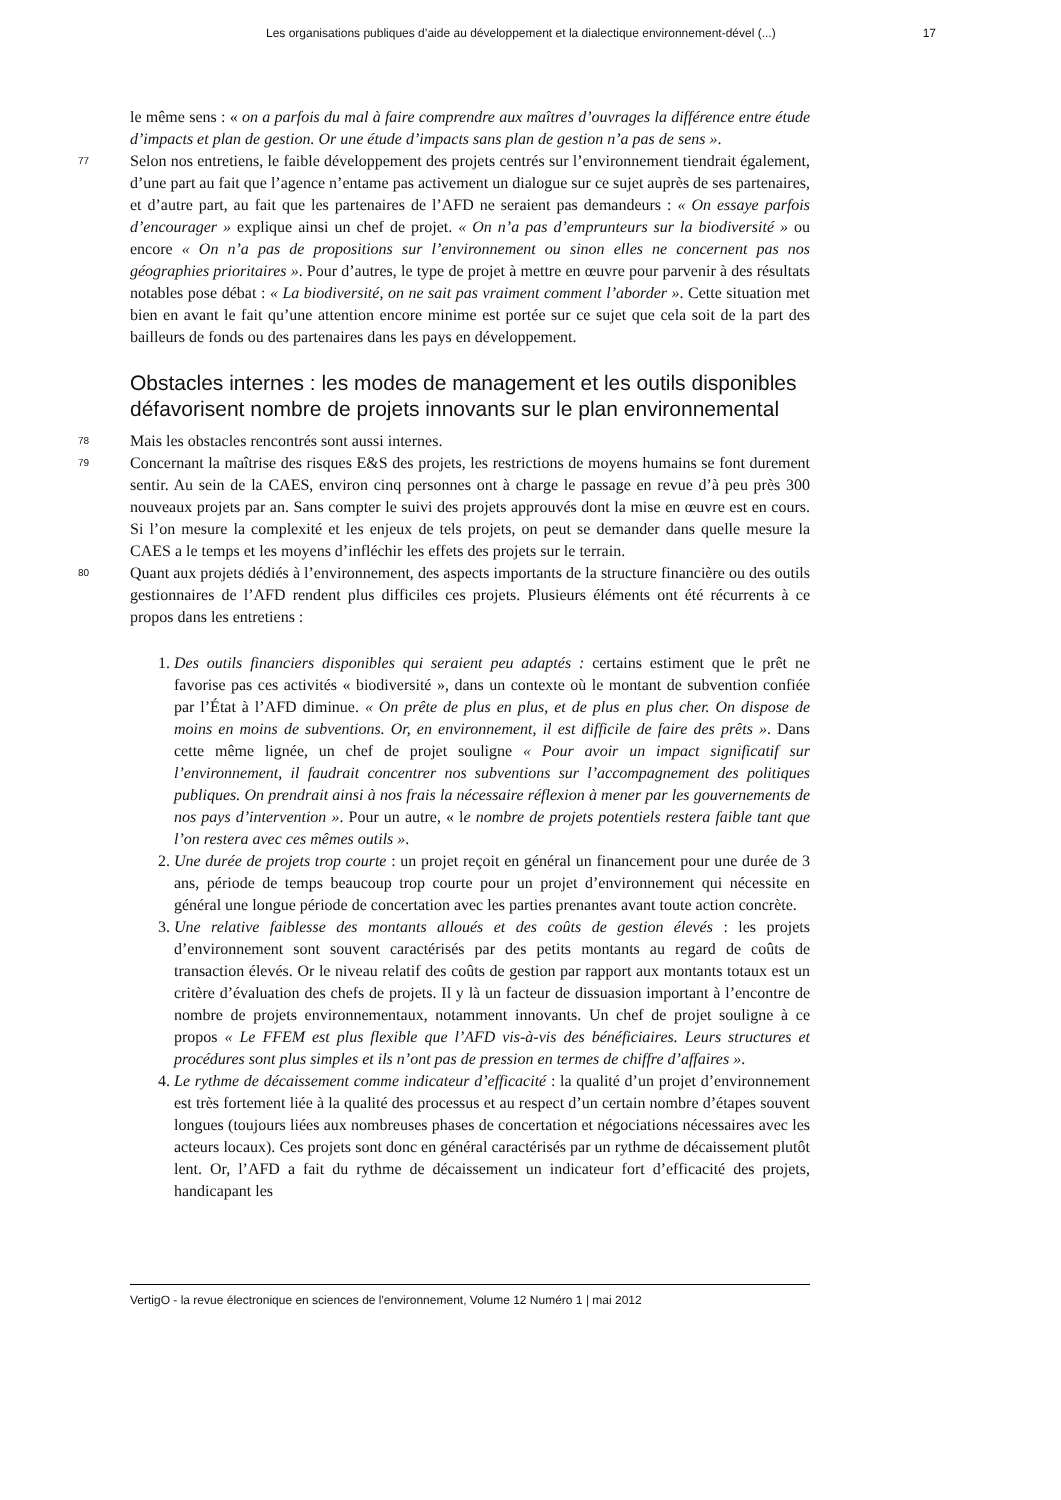Les organisations publiques d’aide au développement et la dialectique environnement-dével (...) 17
le même sens : « on a parfois du mal à faire comprendre aux maîtres d’ouvrages la différence entre étude d’impacts et plan de gestion. Or une étude d’impacts sans plan de gestion n’a pas de sens ».
77
Selon nos entretiens, le faible développement des projets centrés sur l’environnement tiendrait également, d’une part au fait que l’agence n’entame pas activement un dialogue sur ce sujet auprès de ses partenaires, et d’autre part, au fait que les partenaires de l’AFD ne seraient pas demandeurs : « On essaye parfois d’encourager » explique ainsi un chef de projet. « On n’a pas d’emprunteurs sur la biodiversité » ou encore « On n’a pas de propositions sur l’environnement ou sinon elles ne concernent pas nos géographies prioritaires ». Pour d’autres, le type de projet à mettre en œuvre pour parvenir à des résultats notables pose débat : « La biodiversité, on ne sait pas vraiment comment l’aborder ». Cette situation met bien en avant le fait qu’une attention encore minime est portée sur ce sujet que cela soit de la part des bailleurs de fonds ou des partenaires dans les pays en développement.
Obstacles internes : les modes de management et les outils disponibles défavorisent nombre de projets innovants sur le plan environnemental
78
Mais les obstacles rencontrés sont aussi internes.
79
Concernant la maîtrise des risques E&S des projets, les restrictions de moyens humains se font durement sentir. Au sein de la CAES, environ cinq personnes ont à charge le passage en revue d’à peu près 300 nouveaux projets par an. Sans compter le suivi des projets approuvés dont la mise en œuvre est en cours. Si l’on mesure la complexité et les enjeux de tels projets, on peut se demander dans quelle mesure la CAES a le temps et les moyens d’infléchir les effets des projets sur le terrain.
80
Quant aux projets dédiés à l’environnement, des aspects importants de la structure financière ou des outils gestionnaires de l’AFD rendent plus difficiles ces projets. Plusieurs éléments ont été récurrents à ce propos dans les entretiens :
1. Des outils financiers disponibles qui seraient peu adaptés : certains estiment que le prêt ne favorise pas ces activités « biodiversité », dans un contexte où le montant de subvention confiée par l’État à l’AFD diminue. « On prête de plus en plus, et de plus en plus cher. On dispose de moins en moins de subventions. Or, en environnement, il est difficile de faire des prêts ». Dans cette même lignée, un chef de projet souligne « Pour avoir un impact significatif sur l’environnement, il faudrait concentrer nos subventions sur l’accompagnement des politiques publiques. On prendrait ainsi à nos frais la nécessaire réflexion à mener par les gouvernements de nos pays d’intervention ». Pour un autre, « le nombre de projets potentiels restera faible tant que l’on restera avec ces mêmes outils ».
2. Une durée de projets trop courte : un projet reçoit en général un financement pour une durée de 3 ans, période de temps beaucoup trop courte pour un projet d’environnement qui nécessite en général une longue période de concertation avec les parties prenantes avant toute action concrète.
3. Une relative faiblesse des montants alloués et des coûts de gestion élevés : les projets d’environnement sont souvent caractérisés par des petits montants au regard de coûts de transaction élevés. Or le niveau relatif des coûts de gestion par rapport aux montants totaux est un critère d’évaluation des chefs de projets. Il y là un facteur de dissuasion important à l’encontre de nombre de projets environnementaux, notamment innovants. Un chef de projet souligne à ce propos « Le FFEM est plus flexible que l’AFD vis-à-vis des bénéficiaires. Leurs structures et procédures sont plus simples et ils n’ont pas de pression en termes de chiffre d’affaires ».
4. Le rythme de décaissement comme indicateur d’efficacité : la qualité d’un projet d’environnement est très fortement liée à la qualité des processus et au respect d’un certain nombre d’étapes souvent longues (toujours liées aux nombreuses phases de concertation et négociations nécessaires avec les acteurs locaux). Ces projets sont donc en général caractérisés par un rythme de décaissement plutôt lent. Or, l’AFD a fait du rythme de décaissement un indicateur fort d’efficacité des projets, handicapant les
VertigO - la revue électronique en sciences de l'environnement, Volume 12 Numéro 1 | mai 2012